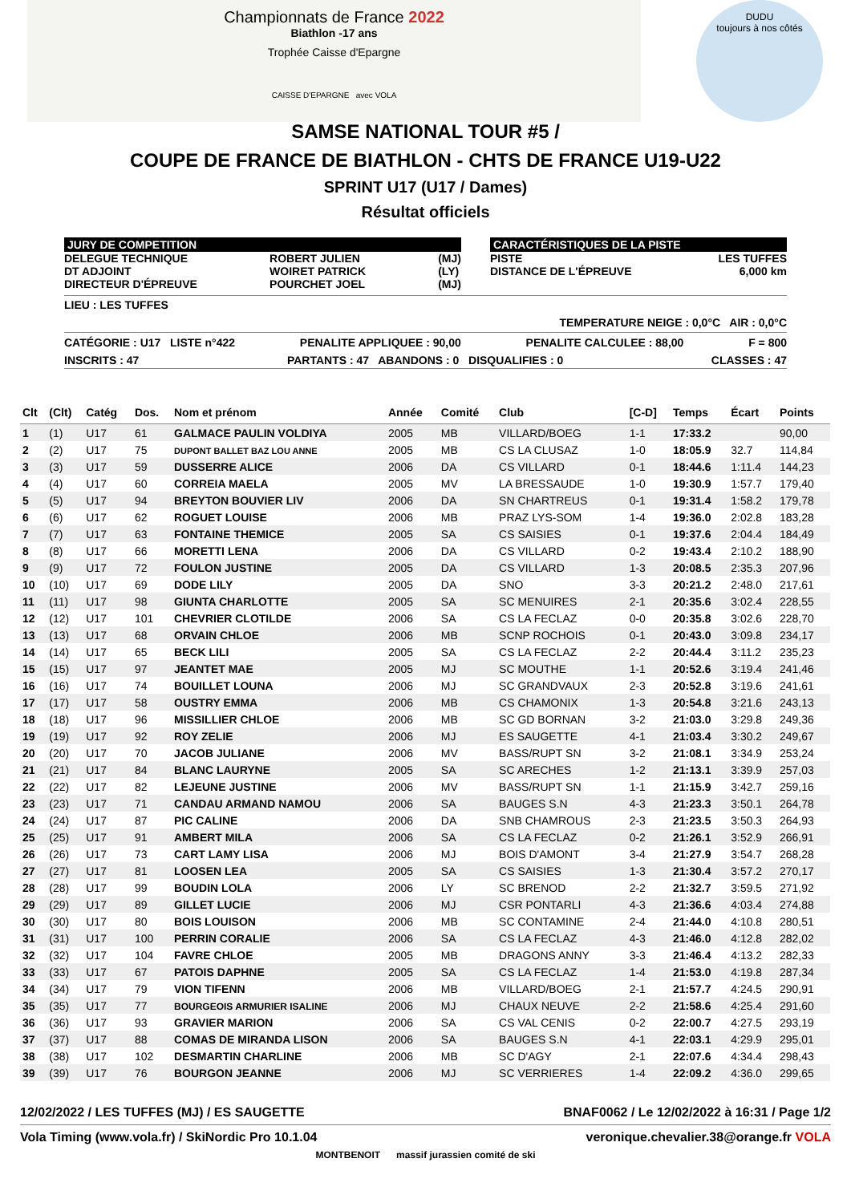Championnats de France 2022
Biathlon -17 ans
Trophée Caisse d'Epargne
CAISSE D'EPARGNE avec VOLA
DUDU
toujours à nos côtés
SAMSE NATIONAL TOUR #5 /
COUPE DE FRANCE DE BIATHLON - CHTS DE FRANCE U19-U22
SPRINT U17 (U17 / Dames)
Résultat officiels
JURY DE COMPETITION
DELEGUE TECHNIQUE
DT ADJOINT
DIRECTEUR D'ÉPREUVE
ROBERT JULIEN
WOIRET PATRICK
POURCHET JOEL
(MJ)
(LY)
(MJ)
CARACTÉRISTIQUES DE LA PISTE
PISTE
DISTANCE DE L'ÉPREUVE
LES TUFFES
6,000 km
LIEU : LES TUFFES
TEMPERATURE NEIGE : 0,0°C AIR : 0,0°C
CATÉGORIE : U17 LISTE n°422 PENALITE APPLIQUEE : 90,00 PENALITE CALCULEE : 88,00 F = 800
INSCRITS : 47 PARTANTS : 47 ABANDONS : 0 DISQUALIFIES : 0 CLASSES : 47
| Clt | (Clt) | Catég | Dos. | Nom et prénom | Année | Comité | Club | [C-D] | Temps | Écart | Points |
| --- | --- | --- | --- | --- | --- | --- | --- | --- | --- | --- | --- |
| 1 | (1) | U17 | 61 | GALMACE PAULIN VOLDIYA | 2005 | MB | VILLARD/BOEG | 1-1 | 17:33.2 | | 90,00 |
| 2 | (2) | U17 | 75 | DUPONT BALLET BAZ LOU ANNE | 2005 | MB | CS LA CLUSAZ | 1-0 | 18:05.9 | 32.7 | 114,84 |
| 3 | (3) | U17 | 59 | DUSSERRE ALICE | 2006 | DA | CS VILLARD | 0-1 | 18:44.6 | 1:11.4 | 144,23 |
| 4 | (4) | U17 | 60 | CORREIA MAELA | 2005 | MV | LA BRESSAUDE | 1-0 | 19:30.9 | 1:57.7 | 179,40 |
| 5 | (5) | U17 | 94 | BREYTON BOUVIER LIV | 2006 | DA | SN CHARTREUS | 0-1 | 19:31.4 | 1:58.2 | 179,78 |
| 6 | (6) | U17 | 62 | ROGUET LOUISE | 2006 | MB | PRAZ LYS-SOM | 1-4 | 19:36.0 | 2:02.8 | 183,28 |
| 7 | (7) | U17 | 63 | FONTAINE THEMICE | 2005 | SA | CS SAISIES | 0-1 | 19:37.6 | 2:04.4 | 184,49 |
| 8 | (8) | U17 | 66 | MORETTI LENA | 2006 | DA | CS VILLARD | 0-2 | 19:43.4 | 2:10.2 | 188,90 |
| 9 | (9) | U17 | 72 | FOULON JUSTINE | 2005 | DA | CS VILLARD | 1-3 | 20:08.5 | 2:35.3 | 207,96 |
| 10 | (10) | U17 | 69 | DODE LILY | 2005 | DA | SNO | 3-3 | 20:21.2 | 2:48.0 | 217,61 |
| 11 | (11) | U17 | 98 | GIUNTA CHARLOTTE | 2005 | SA | SC MENUIRES | 2-1 | 20:35.6 | 3:02.4 | 228,55 |
| 12 | (12) | U17 | 101 | CHEVRIER CLOTILDE | 2006 | SA | CS LA FECLAZ | 0-0 | 20:35.8 | 3:02.6 | 228,70 |
| 13 | (13) | U17 | 68 | ORVAIN CHLOE | 2006 | MB | SCNP ROCHOIS | 0-1 | 20:43.0 | 3:09.8 | 234,17 |
| 14 | (14) | U17 | 65 | BECK LILI | 2005 | SA | CS LA FECLAZ | 2-2 | 20:44.4 | 3:11.2 | 235,23 |
| 15 | (15) | U17 | 97 | JEANTET MAE | 2005 | MJ | SC MOUTHE | 1-1 | 20:52.6 | 3:19.4 | 241,46 |
| 16 | (16) | U17 | 74 | BOUILLET LOUNA | 2006 | MJ | SC GRANDVAUX | 2-3 | 20:52.8 | 3:19.6 | 241,61 |
| 17 | (17) | U17 | 58 | OUSTRY EMMA | 2006 | MB | CS CHAMONIX | 1-3 | 20:54.8 | 3:21.6 | 243,13 |
| 18 | (18) | U17 | 96 | MISSILLIER CHLOE | 2006 | MB | SC GD BORNAN | 3-2 | 21:03.0 | 3:29.8 | 249,36 |
| 19 | (19) | U17 | 92 | ROY ZELIE | 2006 | MJ | ES SAUGETTE | 4-1 | 21:03.4 | 3:30.2 | 249,67 |
| 20 | (20) | U17 | 70 | JACOB JULIANE | 2006 | MV | BASS/RUPT SN | 3-2 | 21:08.1 | 3:34.9 | 253,24 |
| 21 | (21) | U17 | 84 | BLANC LAURYNE | 2005 | SA | SC ARECHES | 1-2 | 21:13.1 | 3:39.9 | 257,03 |
| 22 | (22) | U17 | 82 | LEJEUNE JUSTINE | 2006 | MV | BASS/RUPT SN | 1-1 | 21:15.9 | 3:42.7 | 259,16 |
| 23 | (23) | U17 | 71 | CANDAU ARMAND NAMOU | 2006 | SA | BAUGES S.N | 4-3 | 21:23.3 | 3:50.1 | 264,78 |
| 24 | (24) | U17 | 87 | PIC CALINE | 2006 | DA | SNB CHAMROUS | 2-3 | 21:23.5 | 3:50.3 | 264,93 |
| 25 | (25) | U17 | 91 | AMBERT MILA | 2006 | SA | CS LA FECLAZ | 0-2 | 21:26.1 | 3:52.9 | 266,91 |
| 26 | (26) | U17 | 73 | CART LAMY LISA | 2006 | MJ | BOIS D'AMONT | 3-4 | 21:27.9 | 3:54.7 | 268,28 |
| 27 | (27) | U17 | 81 | LOOSEN LEA | 2005 | SA | CS SAISIES | 1-3 | 21:30.4 | 3:57.2 | 270,17 |
| 28 | (28) | U17 | 99 | BOUDIN LOLA | 2006 | LY | SC BRENOD | 2-2 | 21:32.7 | 3:59.5 | 271,92 |
| 29 | (29) | U17 | 89 | GILLET LUCIE | 2006 | MJ | CSR PONTARLI | 4-3 | 21:36.6 | 4:03.4 | 274,88 |
| 30 | (30) | U17 | 80 | BOIS LOUISON | 2006 | MB | SC CONTAMINE | 2-4 | 21:44.0 | 4:10.8 | 280,51 |
| 31 | (31) | U17 | 100 | PERRIN CORALIE | 2006 | SA | CS LA FECLAZ | 4-3 | 21:46.0 | 4:12.8 | 282,02 |
| 32 | (32) | U17 | 104 | FAVRE CHLOE | 2005 | MB | DRAGONS ANNY | 3-3 | 21:46.4 | 4:13.2 | 282,33 |
| 33 | (33) | U17 | 67 | PATOIS DAPHNE | 2005 | SA | CS LA FECLAZ | 1-4 | 21:53.0 | 4:19.8 | 287,34 |
| 34 | (34) | U17 | 79 | VION TIFENN | 2006 | MB | VILLARD/BOEG | 2-1 | 21:57.7 | 4:24.5 | 290,91 |
| 35 | (35) | U17 | 77 | BOURGEOIS ARMURIER ISALINE | 2006 | MJ | CHAUX NEUVE | 2-2 | 21:58.6 | 4:25.4 | 291,60 |
| 36 | (36) | U17 | 93 | GRAVIER MARION | 2006 | SA | CS VAL CENIS | 0-2 | 22:00.7 | 4:27.5 | 293,19 |
| 37 | (37) | U17 | 88 | COMAS DE MIRANDA LISON | 2006 | SA | BAUGES S.N | 4-1 | 22:03.1 | 4:29.9 | 295,01 |
| 38 | (38) | U17 | 102 | DESMARTIN CHARLINE | 2006 | MB | SC D'AGY | 2-1 | 22:07.6 | 4:34.4 | 298,43 |
| 39 | (39) | U17 | 76 | BOURGON JEANNE | 2006 | MJ | SC VERRIERES | 1-4 | 22:09.2 | 4:36.0 | 299,65 |
12/02/2022 / LES TUFFES (MJ) / ES SAUGETTE BNAF0062 / Le 12/02/2022 à 16:31 / Page 1/2
Vola Timing (www.vola.fr) / SkiNordic Pro 10.1.04 veronique.chevalier.38@orange.fr VOLA
MONTBENOIT massif jurassien comité de ski